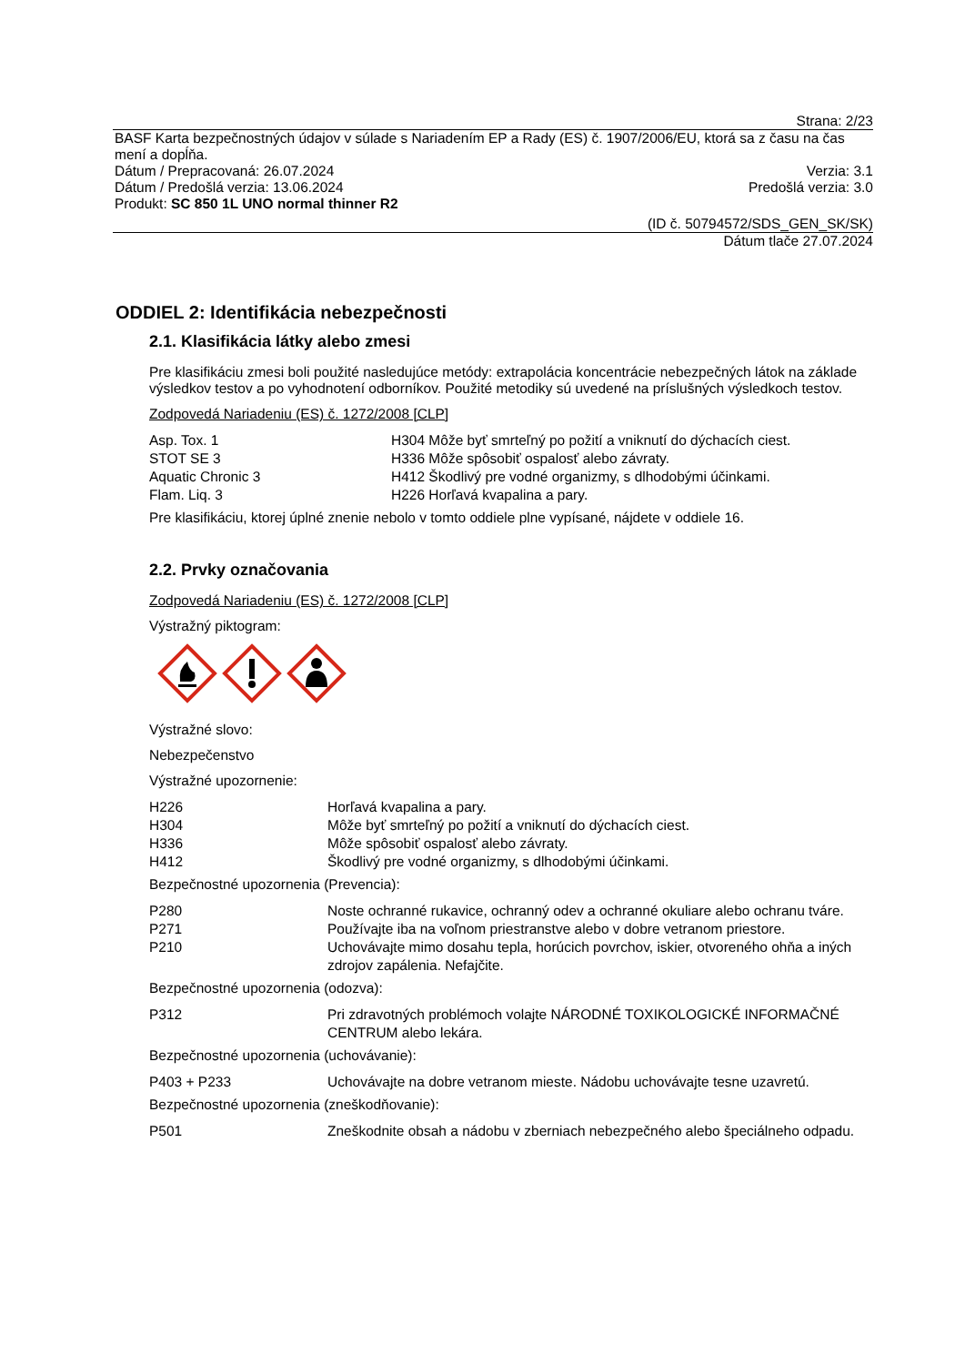Strana: 2/23
BASF Karta bezpečnostných údajov v súlade s Nariadením EP a Rady (ES) č. 1907/2006/EU, ktorá sa z času na čas mení a dopĺňa.
Dátum / Prepracovaná: 26.07.2024 Verzia: 3.1
Dátum / Predošlá verzia: 13.06.2024 Predošlá verzia: 3.0
Produkt: SC 850 1L UNO normal thinner R2
(ID č. 50794572/SDS_GEN_SK/SK)
Dátum tlače 27.07.2024
ODDIEL 2: Identifikácia nebezpečnosti
2.1. Klasifikácia látky alebo zmesi
Pre klasifikáciu zmesi boli použité nasledujúce metódy: extrapolácia koncentrácie nebezpečných látok na základe výsledkov testov a po vyhodnotení odborníkov. Použité metodiky sú uvedené na príslušných výsledkoch testov.
Zodpovedá Nariadeniu (ES) č. 1272/2008 [CLP]
| Asp. Tox. 1 | H304 Môže byť smrteľný po požití a vniknutí do dýchacích ciest. |
| STOT SE 3 | H336 Môže spôsobiť ospalosť alebo závraty. |
| Aquatic Chronic 3 | H412 Škodlivý pre vodné organizmy, s dlhodobými účinkami. |
| Flam. Liq. 3 | H226 Horľavá kvapalina a pary. |
Pre klasifikáciu, ktorej úplné znenie nebolo v tomto oddiele plne vypísané, nájdete v oddiele 16.
2.2. Prvky označovania
Zodpovedá Nariadeniu (ES) č. 1272/2008 [CLP]
Výstražný piktogram:
Výstražné slovo:
Nebezpečenstvo
Výstražné upozornenie:
| H226 | Horľavá kvapalina a pary. |
| H304 | Môže byť smrteľný po požití a vniknutí do dýchacích ciest. |
| H336 | Môže spôsobiť ospalosť alebo závraty. |
| H412 | Škodlivý pre vodné organizmy, s dlhodobými účinkami. |
Bezpečnostné upozornenia (Prevencia):
| P280 | Noste ochranné rukavice, ochranný odev a ochranné okuliare alebo ochranu tváre. |
| P271 | Používajte iba na voľnom priestranstve alebo v dobre vetranom priestore. |
| P210 | Uchovávajte mimo dosahu tepla, horúcich povrchov, iskier, otvoreného ohňa a iných zdrojov zapálenia. Nefajčite. |
Bezpečnostné upozornenia (odozva):
| P312 | Pri zdravotných problémoch volajte NÁRODNÉ TOXIKOLOGICKÉ INFORMAČNÉ CENTRUM alebo lekára. |
Bezpečnostné upozornenia (uchovávanie):
| P403 + P233 | Uchovávajte na dobre vetranom mieste. Nádobu uchovávajte tesne uzavretú. |
Bezpečnostné upozornenia (zneškodňovanie):
| P501 | Zneškodnite obsah a nádobu v zberniach nebezpečného alebo špeciálneho odpadu. |